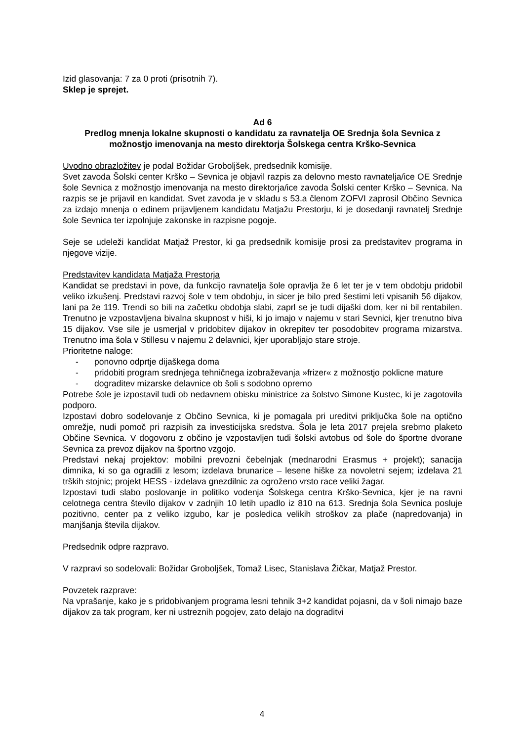Izid glasovanja: 7 za 0 proti (prisotnih 7).
Sklep je sprejet.
Ad 6
Predlog mnenja lokalne skupnosti o kandidatu za ravnatelja OE Srednja šola Sevnica z možnostjo imenovanja na mesto direktorja Šolskega centra Krško-Sevnica
Uvodno obrazložitev je podal Božidar Groboljšek, predsednik komisije.
Svet zavoda Šolski center Krško – Sevnica je objavil razpis za delovno mesto ravnatelja/ice OE Srednje šole Sevnica z možnostjo imenovanja na mesto direktorja/ice zavoda Šolski center Krško – Sevnica. Na razpis se je prijavil en kandidat. Svet zavoda je v skladu s 53.a členom ZOFVI zaprosil Občino Sevnica za izdajo mnenja o edinem prijavljenem kandidatu Matjažu Prestorju, ki je dosedanji ravnatelj Srednje šole Sevnica ter izpolnjuje zakonske in razpisne pogoje.
Seje se udeleži kandidat Matjaž Prestor, ki ga predsednik komisije prosi za predstavitev programa in njegove vizije.
Predstavitev kandidata Matjaža Prestorja
Kandidat se predstavi in pove, da funkcijo ravnatelja šole opravlja že 6 let ter je v tem obdobju pridobil veliko izkušenj. Predstavi razvoj šole v tem obdobju, in sicer je bilo pred šestimi leti vpisanih 56 dijakov, lani pa že 119. Trendi so bili na začetku obdobja slabi, zaprl se je tudi dijaški dom, ker ni bil rentabilen. Trenutno je vzpostavljena bivalna skupnost v hiši, ki jo imajo v najemu v stari Sevnici, kjer trenutno biva 15 dijakov. Vse sile je usmerjal v pridobitev dijakov in okrepitev ter posodobitev programa mizarstva. Trenutno ima šola v Stillesu v najemu 2 delavnici, kjer uporabljajo stare stroje.
Prioritetne naloge:
- ponovno odprtje dijaškega doma
- pridobiti program srednjega tehničnega izobraževanja »frizer« z možnostjo poklicne mature
- dograditev mizarske delavnice ob šoli s sodobno opremo
Potrebe šole je izpostavil tudi ob nedavnem obisku ministrice za šolstvo Simone Kustec, ki je zagotovila podporo.
Izpostavi dobro sodelovanje z Občino Sevnica, ki je pomagala pri ureditvi priključka šole na optično omrežje, nudi pomoč pri razpisih za investicijska sredstva. Šola je leta 2017 prejela srebrno plaketo Občine Sevnica. V dogovoru z občino je vzpostavljen tudi šolski avtobus od šole do športne dvorane Sevnica za prevoz dijakov na športno vzgojo.
Predstavi nekaj projektov: mobilni prevozni čebelnjak (mednarodni Erasmus + projekt); sanacija dimnika, ki so ga ogradili z lesom; izdelava brunarice – lesene hiške za novoletni sejem; izdelava 21 trških stojnic; projekt HESS - izdelava gnezdilnic za ogroženo vrsto race veliki žagar.
Izpostavi tudi slabo poslovanje in politiko vodenja Šolskega centra Krško-Sevnica, kjer je na ravni celotnega centra število dijakov v zadnjih 10 letih upadlo iz 810 na 613. Srednja šola Sevnica posluje pozitivno, center pa z veliko izgubo, kar je posledica velikih stroškov za plače (napredovanja) in manjšanja števila dijakov.
Predsednik odpre razpravo.
V razpravi so sodelovali: Božidar Groboljšek, Tomaž Lisec, Stanislava Žičkar, Matjaž Prestor.
Povzetek razprave:
Na vprašanje, kako je s pridobivanjem programa lesni tehnik 3+2 kandidat pojasni, da v šoli nimajo baze dijakov za tak program, ker ni ustreznih pogojev, zato delajo na dograditvi
4